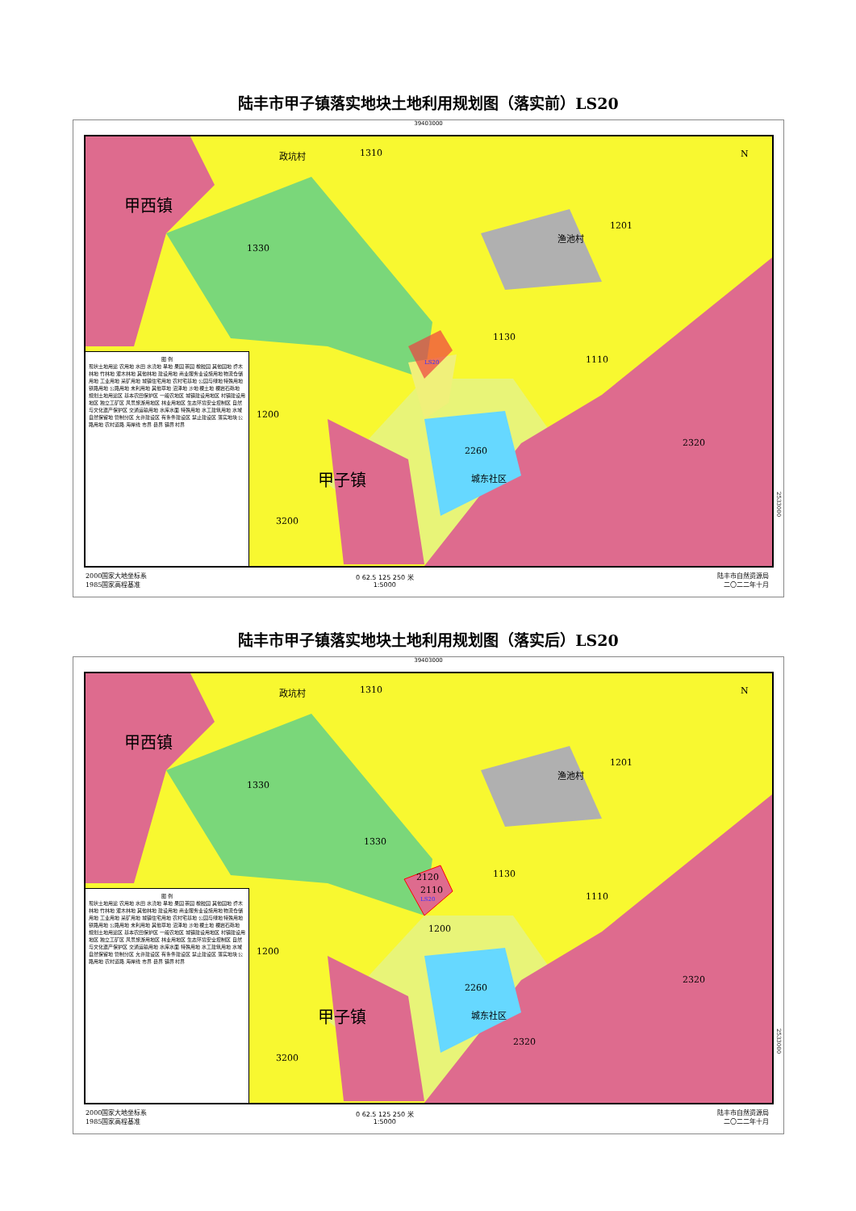陆丰市甲子镇落实地块土地利用规划图（落实前）LS20
39403000
甲西镇
政坑村 1310
1330
渔池村
1201
1130
1110
LS20
1200
2260
2320
甲子镇 城东社区
3200
N
图 例
现状土地用途 农用地 水田 水浇地 旱地 果园 茶园 橡胶园 其他园地 乔木林地 竹林地 灌木林地 其他林地 建设用地 商业服务业设施用地 物流仓储用地 工业用地 采矿用地 城镇住宅用地 农村宅基地 公园与绿地 特殊用地 铁路用地 公路用地 未利用地 其他草地 沼泽地 沙地 裸土地 裸岩石砾地 规划土地用途区 基本农田保护区 一般农地区 城镇建设用地区 村镇建设用地区 独立工矿区 风景旅游用地区 林业用地区 生态环境安全控制区 自然与文化遗产保护区 交通运输用地 水库水面 特殊用地 水工建筑用地 水域 自然保留地 管制分区 允许建设区 有条件建设区 禁止建设区 落实地块 公路用地 农村道路 海岸线 市界 县界 镇界 村界
2000国家大地坐标系
1985国家高程基准
0 62.5 125 250 米
1:5000
陆丰市自然资源局
二〇二二年十月
2533000
陆丰市甲子镇落实地块土地利用规划图（落实后）LS20
39403000
甲西镇
政坑村 1310
1330
渔池村
1201
1330
1130
2120
2110
LS20 1110
1200
1200
2260
2320
甲子镇 城东社区
2320
3200
N
图 例
现状土地用途 农用地 水田 水浇地 旱地 果园 茶园 橡胶园 其他园地 乔木林地 竹林地 灌木林地 其他林地 建设用地 商业服务业设施用地 物流仓储用地 工业用地 采矿用地 城镇住宅用地 农村宅基地 公园与绿地 特殊用地 铁路用地 公路用地 未利用地 其他草地 沼泽地 沙地 裸土地 裸岩石砾地 规划土地用途区 基本农田保护区 一般农地区 城镇建设用地区 村镇建设用地区 独立工矿区 风景旅游用地区 林业用地区 生态环境安全控制区 自然与文化遗产保护区 交通运输用地 水库水面 特殊用地 水工建筑用地 水域 自然保留地 管制分区 允许建设区 有条件建设区 禁止建设区 落实地块 公路用地 农村道路 海岸线 市界 县界 镇界 村界
2000国家大地坐标系
1985国家高程基准
0 62.5 125 250 米
1:5000
陆丰市自然资源局
二〇二二年十月
2533000